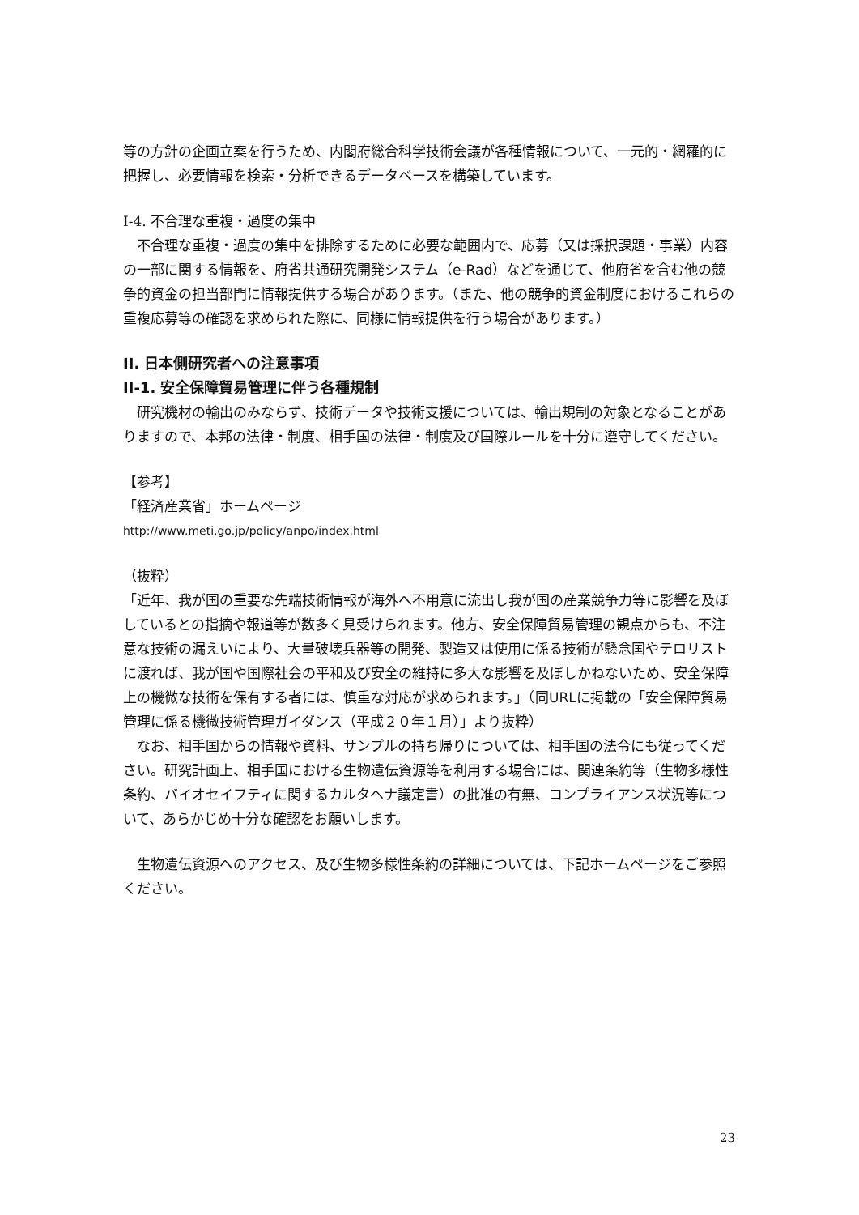等の方針の企画立案を行うため、内閣府総合科学技術会議が各種情報について、一元的・網羅的に把握し、必要情報を検索・分析できるデータベースを構築しています。
I-4. 不合理な重複・過度の集中
　不合理な重複・過度の集中を排除するために必要な範囲内で、応募（又は採択課題・事業）内容の一部に関する情報を、府省共通研究開発システム（e-Rad）などを通じて、他府省を含む他の競争的資金の担当部門に情報提供する場合があります。（また、他の競争的資金制度におけるこれらの重複応募等の確認を求められた際に、同様に情報提供を行う場合があります。）
II. 日本側研究者への注意事項
II-1. 安全保障貿易管理に伴う各種規制
　研究機材の輸出のみならず、技術データや技術支援については、輸出規制の対象となることがありますので、本邦の法律・制度、相手国の法律・制度及び国際ルールを十分に遵守してください。
【参考】
「経済産業省」ホームページ
http://www.meti.go.jp/policy/anpo/index.html
（抜粋）
「近年、我が国の重要な先端技術情報が海外へ不用意に流出し我が国の産業競争力等に影響を及ぼしているとの指摘や報道等が数多く見受けられます。他方、安全保障貿易管理の観点からも、不注意な技術の漏えいにより、大量破壊兵器等の開発、製造又は使用に係る技術が懸念国やテロリストに渡れば、我が国や国際社会の平和及び安全の維持に多大な影響を及ぼしかねないため、安全保障上の機微な技術を保有する者には、慎重な対応が求められます。」（同URLに掲載の「安全保障貿易管理に係る機微技術管理ガイダンス（平成２０年１月）」より抜粋）
　なお、相手国からの情報や資料、サンプルの持ち帰りについては、相手国の法令にも従ってください。研究計画上、相手国における生物遺伝資源等を利用する場合には、関連条約等（生物多様性条約、バイオセイフティに関するカルタヘナ議定書）の批准の有無、コンプライアンス状況等について、あらかじめ十分な確認をお願いします。
　生物遺伝資源へのアクセス、及び生物多様性条約の詳細については、下記ホームページをご参照ください。
23